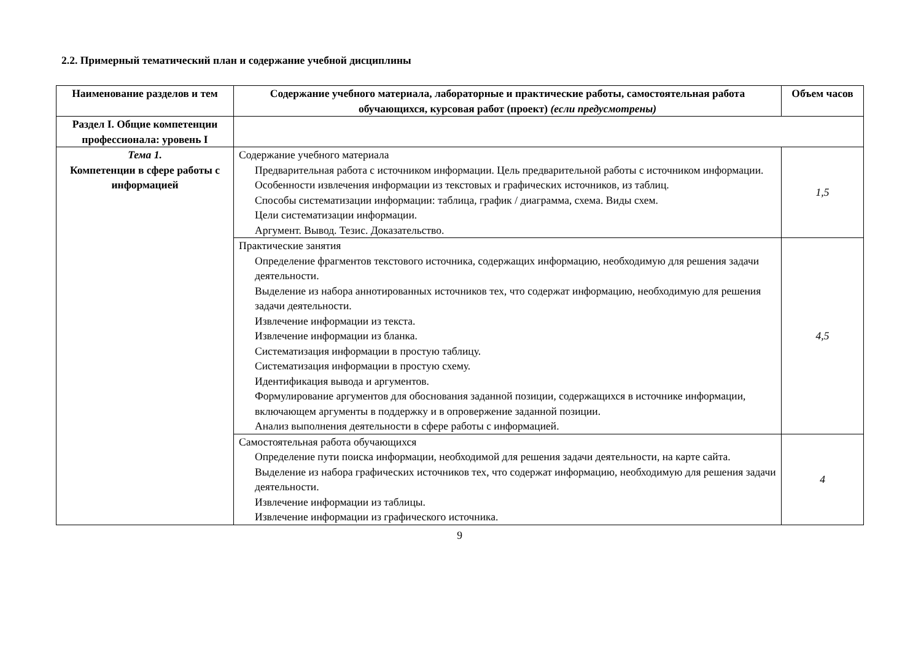2.2. Примерный тематический план и содержание учебной дисциплины
| Наименование разделов и тем | Содержание учебного материала, лабораторные и практические работы, самостоятельная работа обучающихся, курсовая работ (проект) (если предусмотрены) | Объем часов |
| --- | --- | --- |
| Раздел I. Общие компетенции профессионала: уровень I | | |
| Тема 1. Компетенции в сфере работы с информацией | Содержание учебного материала Предварительная работа с источником информации. Цель предварительной работы с источником информации. Особенности извлечения информации из текстовых и графических источников, из таблиц. Способы систематизации информации: таблица, график / диаграмма, схема. Виды схем. Цели систематизации информации. Аргумент. Вывод. Тезис. Доказательство. | 1,5 |
| | Практические занятия Определение фрагментов текстового источника, содержащих информацию, необходимую для решения задачи деятельности. Выделение из набора аннотированных источников тех, что содержат информацию, необходимую для решения задачи деятельности. Извлечение информации из текста. Извлечение информации из бланка. Систематизация информации в простую таблицу. Систематизация информации в простую схему. Идентификация вывода и аргументов. Формулирование аргументов для обоснования заданной позиции, содержащихся в источнике информации, включающем аргументы в поддержку и в опровержение заданной позиции. Анализ выполнения деятельности в сфере работы с информацией. | 4,5 |
| | Самостоятельная работа обучающихся Определение пути поиска информации, необходимой для решения задачи деятельности, на карте сайта. Выделение из набора графических источников тех, что содержат информацию, необходимую для решения задачи деятельности. Извлечение информации из таблицы. Извлечение информации из графического источника. | 4 |
9